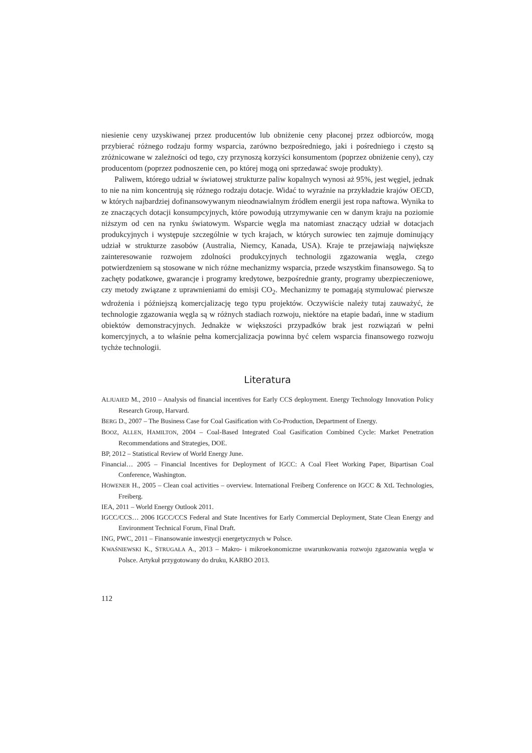niesienie ceny uzyskiwanej przez producentów lub obniżenie ceny płaconej przez odbiorców, mogą przybierać różnego rodzaju formy wsparcia, zarówno bezpośredniego, jaki i pośredniego i często są zróżnicowane w zależności od tego, czy przynoszą korzyści konsumentom (poprzez obniżenie ceny), czy producentom (poprzez podnoszenie cen, po której mogą oni sprzedawać swoje produkty).
Paliwem, którego udział w światowej strukturze paliw kopalnych wynosi aż 95%, jest węgiel, jednak to nie na nim koncentrują się różnego rodzaju dotacje. Widać to wyraźnie na przykładzie krajów OECD, w których najbardziej dofinansowywanym nieodnawialnym źródłem energii jest ropa naftowa. Wynika to ze znaczących dotacji konsumpcyjnych, które powodują utrzymywanie cen w danym kraju na poziomie niższym od cen na rynku światowym. Wsparcie węgla ma natomiast znaczący udział w dotacjach produkcyjnych i występuje szczególnie w tych krajach, w których surowiec ten zajmuje dominujący udział w strukturze zasobów (Australia, Niemcy, Kanada, USA). Kraje te przejawiają największe zainteresowanie rozwojem zdolności produkcyjnych technologii zgazowania węgla, czego potwierdzeniem są stosowane w nich różne mechanizmy wsparcia, przede wszystkim finansowego. Są to zachęty podatkowe, gwarancje i programy kredytowe, bezpośrednie granty, programy ubezpieczeniowe, czy metody związane z uprawnieniami do emisji CO<sub>2</sub>. Mechanizmy te pomagają stymulować pierwsze wdrożenia i późniejszą komercjalizację tego typu projektów. Oczywiście należy tutaj zauważyć, że technologie zgazowania węgla są w różnych stadiach rozwoju, niektóre na etapie badań, inne w stadium obiektów demonstracyjnych. Jednakże w większości przypadków brak jest rozwiązań w pełni komercyjnych, a to właśnie pełna komercjalizacja powinna być celem wsparcia finansowego rozwoju tychże technologii.
Literatura
ALJUAIED M., 2010 – Analysis od financial incentives for Early CCS deployment. Energy Technology Innovation Policy Research Group, Harvard.
BERG D., 2007 – The Business Case for Coal Gasification with Co-Production, Department of Energy.
BOOZ, ALLEN, HAMILTON, 2004 – Coal-Based Integrated Coal Gasification Combined Cycle: Market Penetration Recommendations and Strategies, DOE.
BP, 2012 – Statistical Review of World Energy June.
Financial… 2005 – Financial Incentives for Deployment of IGCC: A Coal Fleet Working Paper, Bipartisan Coal Conference, Washington.
HOWENER H., 2005 – Clean coal activities – overview. International Freiberg Conference on IGCC & XtL Technologies, Freiberg.
IEA, 2011 – World Energy Outlook 2011.
IGCC/CCS… 2006 IGCC/CCS Federal and State Incentives for Early Commercial Deployment, State Clean Energy and Environment Technical Forum, Final Draft.
ING, PWC, 2011 – Finansowanie inwestycji energetycznych w Polsce.
KWAŚNIEWSKI K., STRUGAŁA A., 2013 – Makro- i mikroekonomiczne uwarunkowania rozwoju zgazowania węgla w Polsce. Artykuł przygotowany do druku, KARBO 2013.
112